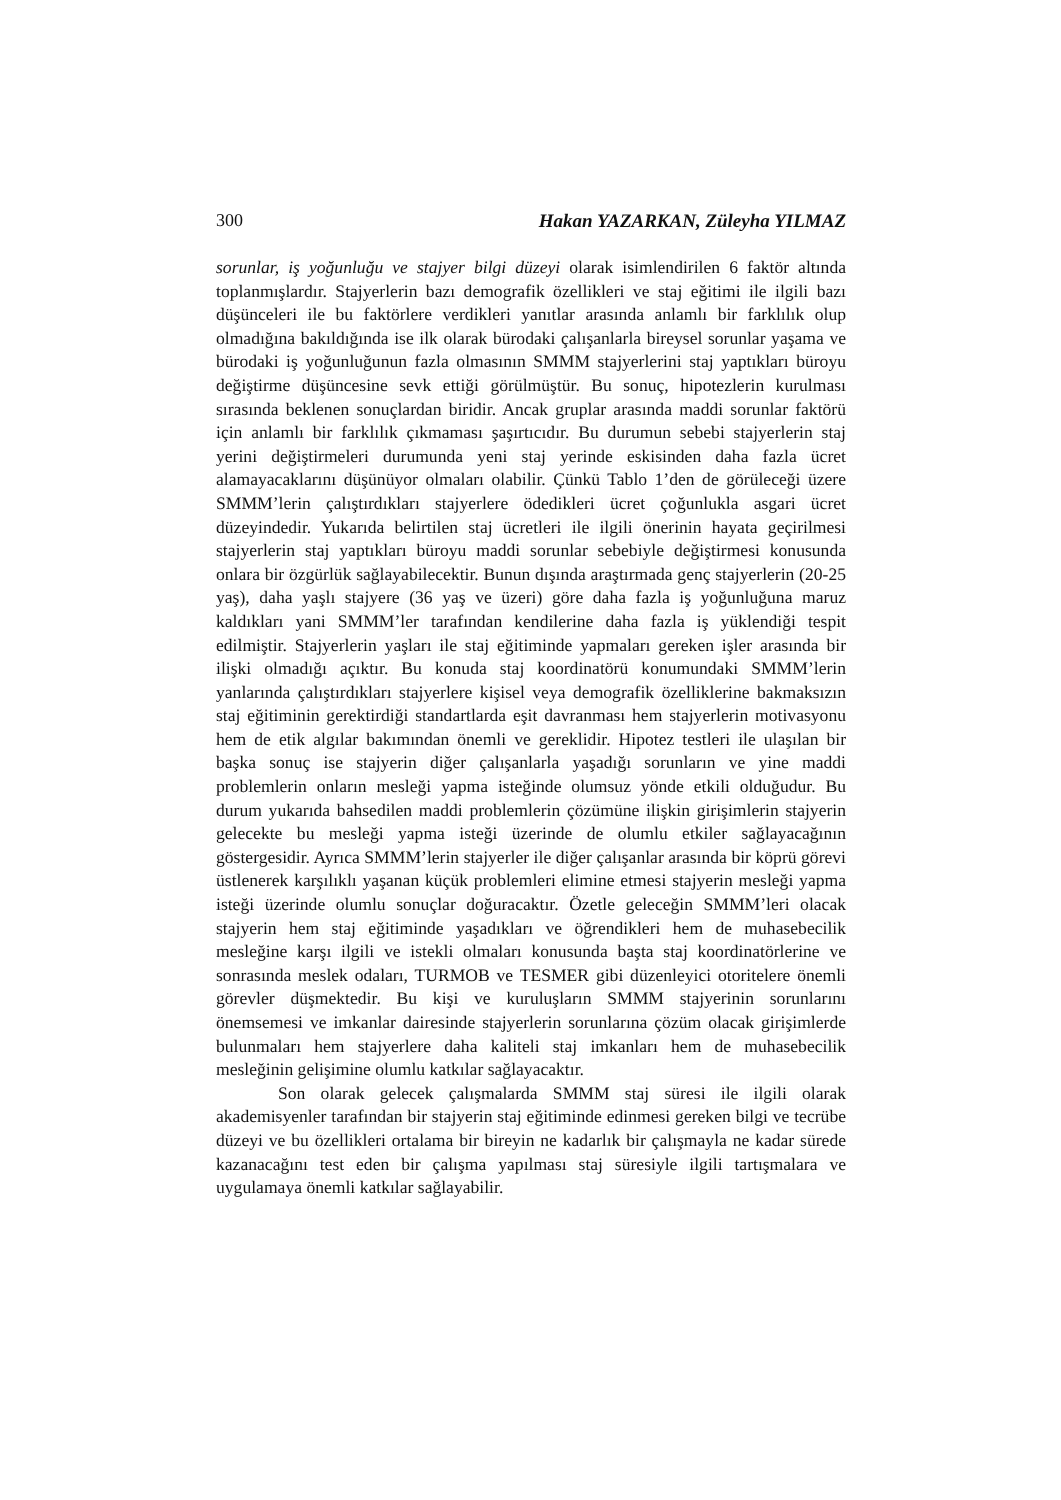300 Hakan YAZARKAN, Züleyha YILMAZ
sorunlar, iş yoğunluğu ve stajyer bilgi düzeyi olarak isimlendirilen 6 faktör altında toplanmışlardır. Stajyerlerin bazı demografik özellikleri ve staj eğitimi ile ilgili bazı düşünceleri ile bu faktörlere verdikleri yanıtlar arasında anlamlı bir farklılık olup olmadığına bakıldığında ise ilk olarak bürodaki çalışanlarla bireysel sorunlar yaşama ve bürodaki iş yoğunluğunun fazla olmasının SMMM stajyerlerini staj yaptıkları büroyu değiştirme düşüncesine sevk ettiği görülmüştür. Bu sonuç, hipotezlerin kurulması sırasında beklenen sonuçlardan biridir. Ancak gruplar arasında maddi sorunlar faktörü için anlamlı bir farklılık çıkmaması şaşırtıcıdır. Bu durumun sebebi stajyerlerin staj yerini değiştirmeleri durumunda yeni staj yerinde eskisinden daha fazla ücret alamayacaklarını düşünüyor olmaları olabilir. Çünkü Tablo 1’den de görüleceği üzere SMMM’lerin çalıştırdıkları stajyerlere ödedikleri ücret çoğunlukla asgari ücret düzeyindedir. Yukarıda belirtilen staj ücretleri ile ilgili önerinin hayata geçirilmesi stajyerlerin staj yaptıkları büroyu maddi sorunlar sebebiyle değiştirmesi konusunda onlara bir özgürlük sağlayabilecektir. Bunun dışında araştırmada genç stajyerlerin (20-25 yaş), daha yaşlı stajyere (36 yaş ve üzeri) göre daha fazla iş yoğunluğuna maruz kaldıkları yani SMMM’ler tarafından kendilerine daha fazla iş yüklendiği tespit edilmiştir. Stajyerlerin yaşları ile staj eğitiminde yapmaları gereken işler arasında bir ilişki olmadığı açıktır. Bu konuda staj koordinatörü konumundaki SMMM’lerin yanlarında çalıştırdıkları stajyerlere kişisel veya demografik özelliklerine bakmaksızın staj eğitiminin gerektirdiği standartlarda eşit davranması hem stajyerlerin motivasyonu hem de etik algılar bakımından önemli ve gereklidir. Hipotez testleri ile ulaşılan bir başka sonuç ise stajyerin diğer çalışanlarla yaşadığı sorunların ve yine maddi problemlerin onların mesleği yapma isteğinde olumsuz yönde etkili olduğudur. Bu durum yukarıda bahsedilen maddi problemlerin çözümüne ilişkin girişimlerin stajyerin gelecekte bu mesleği yapma isteği üzerinde de olumlu etkiler sağlayacağının göstergesidir. Ayrıca SMMM’lerin stajyerler ile diğer çalışanlar arasında bir köprü görevi üstlenerek karşılıklı yaşanan küçük problemleri elimine etmesi stajyerin mesleği yapma isteği üzerinde olumlu sonuçlar doğuracaktır. Özetle geleceğin SMMM’leri olacak stajyerin hem staj eğitiminde yaşadıkları ve öğrendikleri hem de muhasebecilik mesleğine karşı ilgili ve istekli olmaları konusunda başta staj koordinatörlerine ve sonrasında meslek odaları, TURMOB ve TESMER gibi düzenleyici otoritelere önemli görevler düşmektedir. Bu kişi ve kuruluşların SMMM stajyerinin sorunlarını önemsemesi ve imkanlar dairesinde stajyerlerin sorunlarına çözüm olacak girişimlerde bulunmaları hem stajyerlere daha kaliteli staj imkanları hem de muhasebecilik mesleğinin gelişimine olumlu katkılar sağlayacaktır.
Son olarak gelecek çalışmalarda SMMM staj süresi ile ilgili olarak akademisyenler tarafından bir stajyerin staj eğitiminde edinmesi gereken bilgi ve tecrübe düzeyi ve bu özellikleri ortalama bir bireyin ne kadarlık bir çalışmayla ne kadar sürede kazanacağını test eden bir çalışma yapılması staj süresiyle ilgili tartışmalara ve uygulamaya önemli katkılar sağlayabilir.